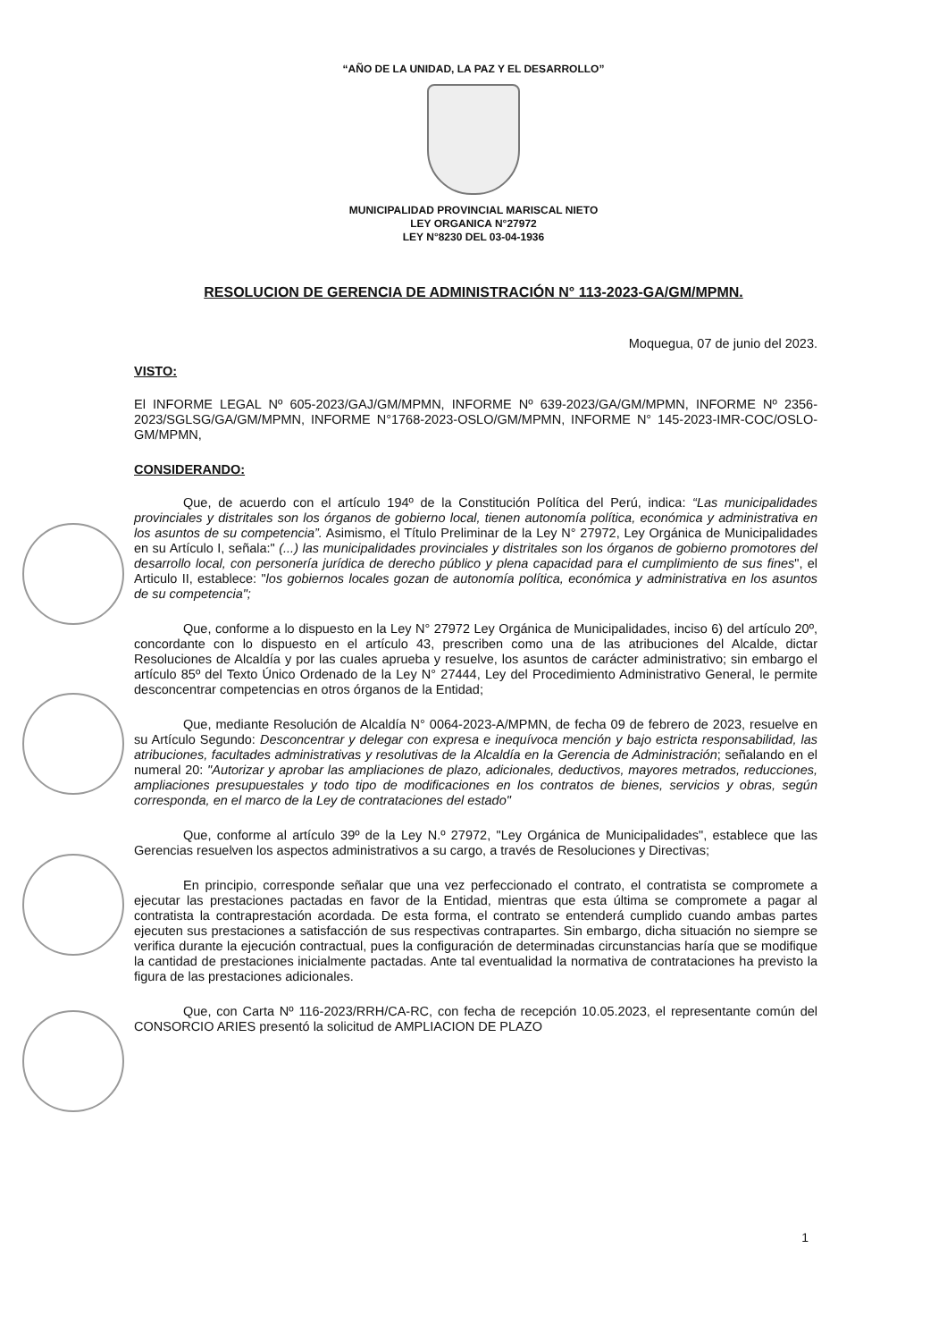“AÑO DE LA UNIDAD, LA PAZ Y EL DESARROLLO”
MUNICIPALIDAD PROVINCIAL MARISCAL NIETO
LEY ORGANICA N°27972
LEY N°8230 DEL 03-04-1936
RESOLUCION DE GERENCIA DE ADMINISTRACIÓN N° 113-2023-GA/GM/MPMN.
Moquegua, 07 de junio del 2023.
VISTO:
El INFORME LEGAL Nº 605-2023/GAJ/GM/MPMN, INFORME Nº 639-2023/GA/GM/MPMN, INFORME Nº 2356-2023/SGLSG/GA/GM/MPMN, INFORME N°1768-2023-OSLO/GM/MPMN, INFORME N° 145-2023-IMR-COC/OSLO-GM/MPMN,
CONSIDERANDO:
Que, de acuerdo con el artículo 194º de la Constitución Política del Perú, indica: “Las municipalidades provinciales y distritales son los órganos de gobierno local, tienen autonomía política, económica y administrativa en los asuntos de su competencia”. Asimismo, el Título Preliminar de la Ley N° 27972, Ley Orgánica de Municipalidades en su Artículo I, señala:" (...) las municipalidades provinciales y distritales son los órganos de gobierno promotores del desarrollo local, con personería jurídica de derecho público y plena capacidad para el cumplimiento de sus fines", el Articulo II, establece: "los gobiernos locales gozan de autonomía política, económica y administrativa en los asuntos de su competencia";
Que, conforme a lo dispuesto en la Ley N° 27972 Ley Orgánica de Municipalidades, inciso 6) del artículo 20º, concordante con lo dispuesto en el artículo 43, prescriben como una de las atribuciones del Alcalde, dictar Resoluciones de Alcaldía y por las cuales aprueba y resuelve, los asuntos de carácter administrativo; sin embargo el artículo 85º del Texto Único Ordenado de la Ley N° 27444, Ley del Procedimiento Administrativo General, le permite desconcentrar competencias en otros órganos de la Entidad;
Que, mediante Resolución de Alcaldía N° 0064-2023-A/MPMN, de fecha 09 de febrero de 2023, resuelve en su Artículo Segundo: Desconcentrar y delegar con expresa e inequívoca mención y bajo estricta responsabilidad, las atribuciones, facultades administrativas y resolutivas de la Alcaldía en la Gerencia de Administración; señalando en el numeral 20: "Autorizar y aprobar las ampliaciones de plazo, adicionales, deductivos, mayores metrados, reducciones, ampliaciones presupuestales y todo tipo de modificaciones en los contratos de bienes, servicios y obras, según corresponda, en el marco de la Ley de contrataciones del estado"
Que, conforme al artículo 39º de la Ley N.º 27972, "Ley Orgánica de Municipalidades", establece que las Gerencias resuelven los aspectos administrativos a su cargo, a través de Resoluciones y Directivas;
En principio, corresponde señalar que una vez perfeccionado el contrato, el contratista se compromete a ejecutar las prestaciones pactadas en favor de la Entidad, mientras que esta última se compromete a pagar al contratista la contraprestación acordada. De esta forma, el contrato se entenderá cumplido cuando ambas partes ejecuten sus prestaciones a satisfacción de sus respectivas contrapartes. Sin embargo, dicha situación no siempre se verifica durante la ejecución contractual, pues la configuración de determinadas circunstancias haría que se modifique la cantidad de prestaciones inicialmente pactadas. Ante tal eventualidad la normativa de contrataciones ha previsto la figura de las prestaciones adicionales.
Que, con Carta Nº 116-2023/RRH/CA-RC, con fecha de recepción 10.05.2023, el representante común del CONSORCIO ARIES presentó la solicitud de AMPLIACION DE PLAZO
1